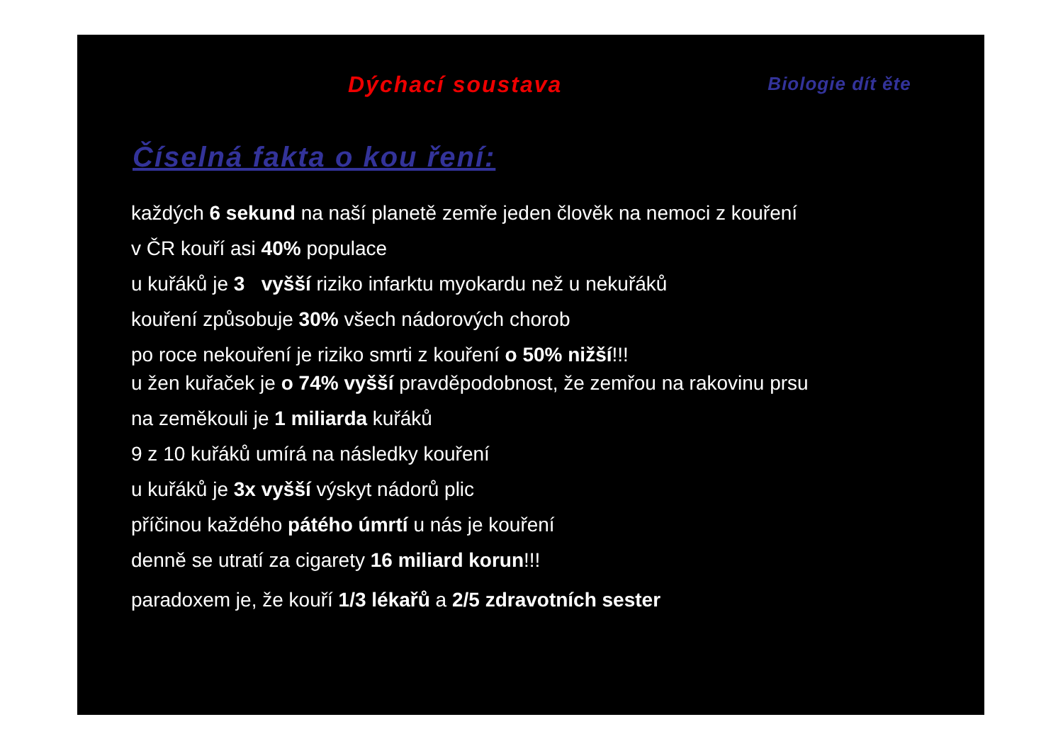Dýchací soustava Biologie dít ěte
Číselná fakta o kou ření:
každých 6 sekund na naší planetě zemře jeden člověk na nemoci z kouření
v ČR kouří asi 40% populace
u kuřáků je 3 vyšší riziko infarktu myokardu než u nekuřáků
kouření způsobuje 30% všech nádorových chorob
po roce nekouření je riziko smrti z kouření o 50% nižší!!!
u žen kuřaček je o 74% vyšší pravděpodobnost, že zemřou na rakovinu prsu
na zeměkouli je 1 miliarda kuřáků
9 z 10 kuřáků umírá na následky kouření
u kuřáků je 3x vyšší výskyt nádorů plic
příčinou každého pátého úmrtí u nás je kouření
denně se utratí za cigarety 16 miliard korun!!!
paradoxem je, že kouří 1/3 lékařů a 2/5 zdravotních sester